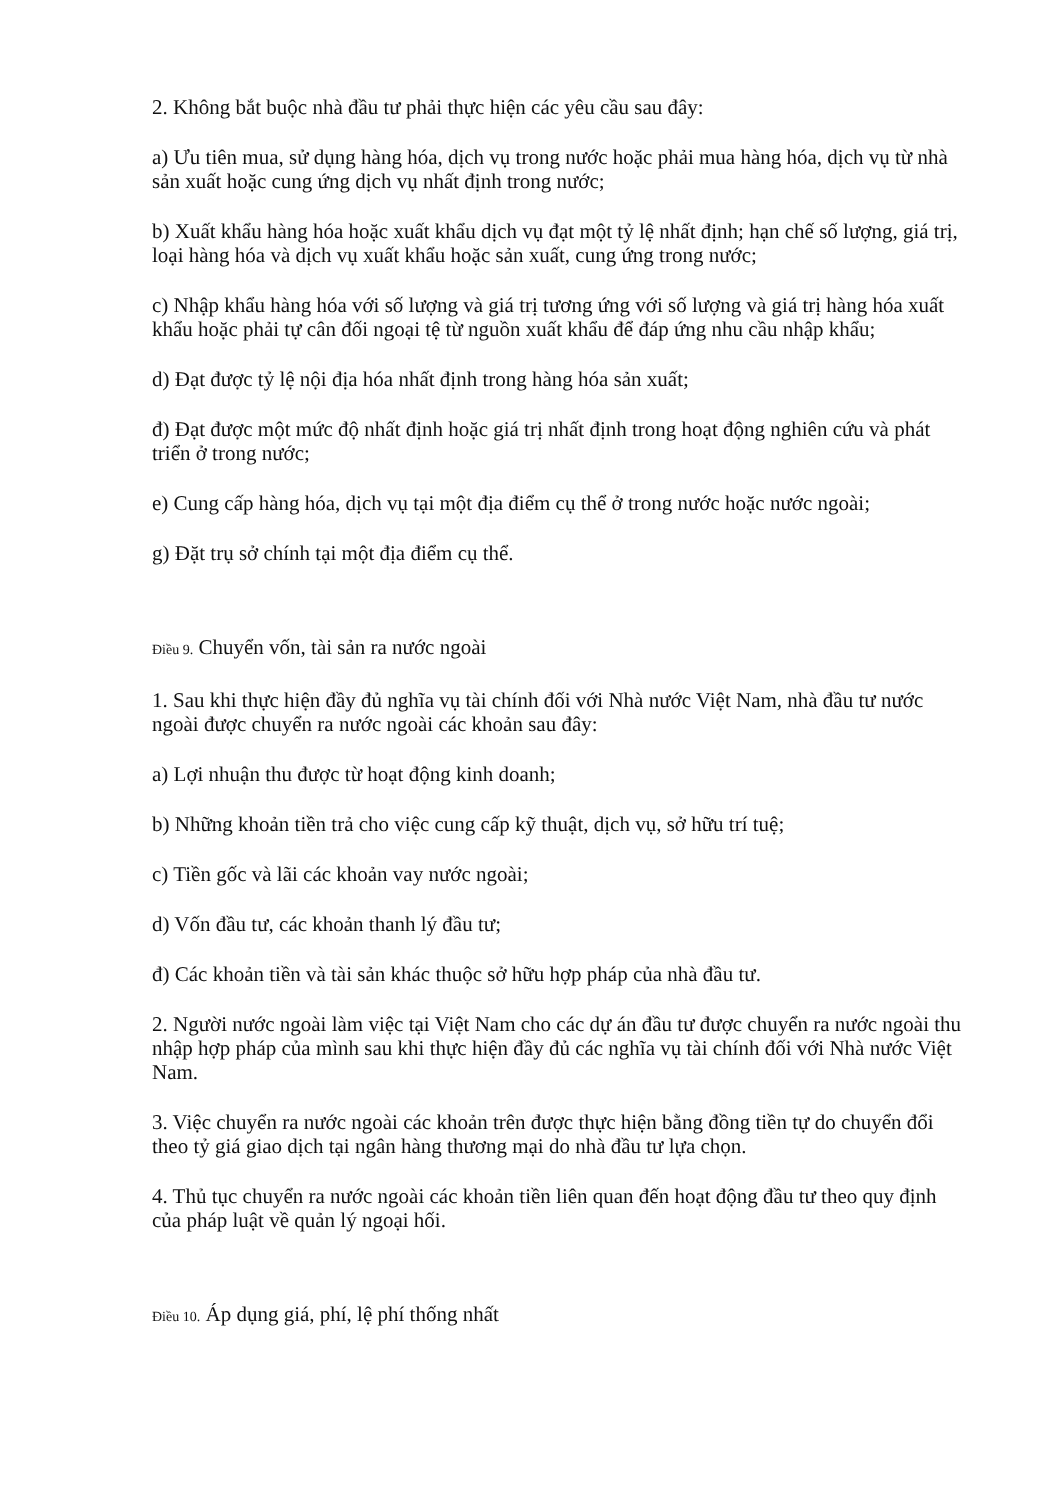2. Không bắt buộc nhà đầu tư phải thực hiện các yêu cầu sau đây:
a) Ưu tiên mua, sử dụng hàng hóa, dịch vụ trong nước hoặc phải mua hàng hóa, dịch vụ từ nhà sản xuất hoặc cung ứng dịch vụ nhất định trong nước;
b) Xuất khẩu hàng hóa hoặc xuất khẩu dịch vụ đạt một tỷ lệ nhất định; hạn chế số lượng, giá trị, loại hàng hóa và dịch vụ xuất khẩu hoặc sản xuất, cung ứng trong nước;
c) Nhập khẩu hàng hóa với số lượng và giá trị tương ứng với số lượng và giá trị hàng hóa xuất khẩu hoặc phải tự cân đối ngoại tệ từ nguồn xuất khẩu để đáp ứng nhu cầu nhập khẩu;
d) Đạt được tỷ lệ nội địa hóa nhất định trong hàng hóa sản xuất;
đ) Đạt được một mức độ nhất định hoặc giá trị nhất định trong hoạt động nghiên cứu và phát triển ở trong nước;
e) Cung cấp hàng hóa, dịch vụ tại một địa điểm cụ thể ở trong nước hoặc nước ngoài;
g) Đặt trụ sở chính tại một địa điểm cụ thể.
Điều 9. Chuyển vốn, tài sản ra nước ngoài
1. Sau khi thực hiện đầy đủ nghĩa vụ tài chính đối với Nhà nước Việt Nam, nhà đầu tư nước ngoài được chuyển ra nước ngoài các khoản sau đây:
a) Lợi nhuận thu được từ hoạt động kinh doanh;
b) Những khoản tiền trả cho việc cung cấp kỹ thuật, dịch vụ, sở hữu trí tuệ;
c) Tiền gốc và lãi các khoản vay nước ngoài;
d) Vốn đầu tư, các khoản thanh lý đầu tư;
đ) Các khoản tiền và tài sản khác thuộc sở hữu hợp pháp của nhà đầu tư.
2. Người nước ngoài làm việc tại Việt Nam cho các dự án đầu tư được chuyển ra nước ngoài thu nhập hợp pháp của mình sau khi thực hiện đầy đủ các nghĩa vụ tài chính đối với Nhà nước Việt Nam.
3. Việc chuyển ra nước ngoài các khoản trên được thực hiện bằng đồng tiền tự do chuyển đổi theo tỷ giá giao dịch tại ngân hàng thương mại do nhà đầu tư lựa chọn.
4. Thủ tục chuyển ra nước ngoài các khoản tiền liên quan đến hoạt động đầu tư theo quy định của pháp luật về quản lý ngoại hối.
Điều 10. Áp dụng giá, phí, lệ phí thống nhất